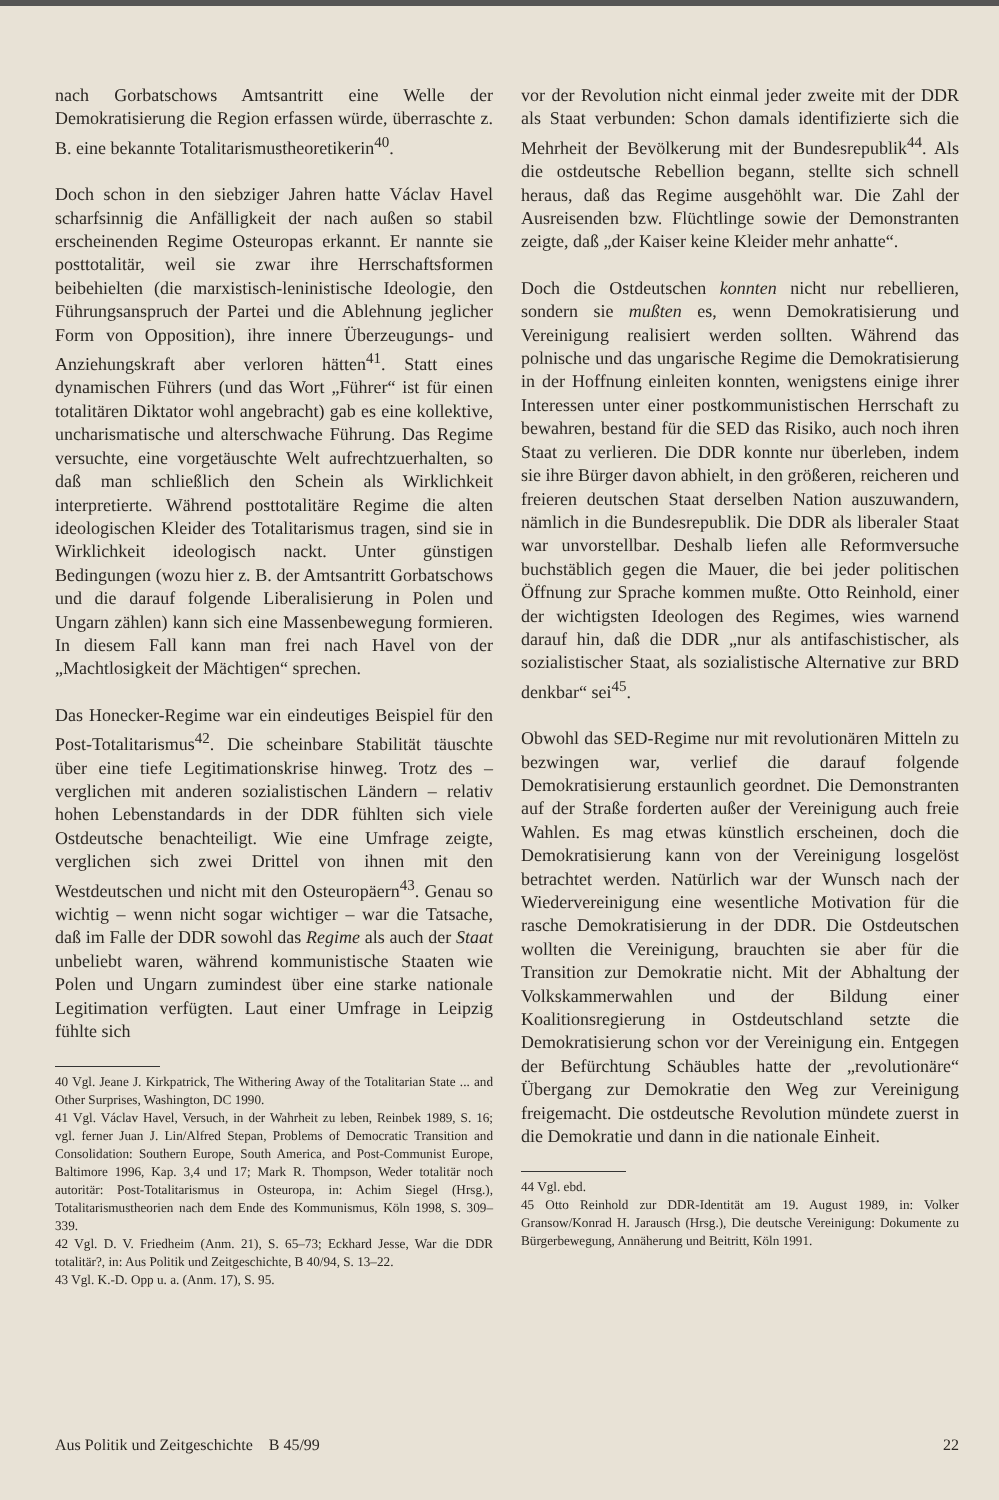nach Gorbatschows Amtsantritt eine Welle der Demokratisierung die Region erfassen würde, überraschte z. B. eine bekannte Totalitarismustheoretikerin<sup>40</sup>.
Doch schon in den siebziger Jahren hatte Václav Havel scharfsinnig die Anfälligkeit der nach außen so stabil erscheinenden Regime Osteuropas erkannt. Er nannte sie posttotalitär, weil sie zwar ihre Herrschaftsformen beibehielten (die marxistisch-leninistische Ideologie, den Führungsanspruch der Partei und die Ablehnung jeglicher Form von Opposition), ihre innere Überzeugungs- und Anziehungskraft aber verloren hätten<sup>41</sup>. Statt eines dynamischen Führers (und das Wort „Führer“ ist für einen totalitären Diktator wohl angebracht) gab es eine kollektive, uncharismatische und alterschwache Führung. Das Regime versuchte, eine vorgetäuschte Welt aufrechtzuerhalten, so daß man schließlich den Schein als Wirklichkeit interpretierte. Während posttotalitäre Regime die alten ideologischen Kleider des Totalitarismus tragen, sind sie in Wirklichkeit ideologisch nackt. Unter günstigen Bedingungen (wozu hier z. B. der Amtsantritt Gorbatschows und die darauf folgende Liberalisierung in Polen und Ungarn zählen) kann sich eine Massenbewegung formieren. In diesem Fall kann man frei nach Havel von der „Machtlosigkeit der Mächtigen“ sprechen.
Das Honecker-Regime war ein eindeutiges Beispiel für den Post-Totalitarismus<sup>42</sup>. Die scheinbare Stabilität täuschte über eine tiefe Legitimationskrise hinweg. Trotz des – verglichen mit anderen sozialistischen Ländern – relativ hohen Lebenstandards in der DDR fühlten sich viele Ostdeutsche benachteiligt. Wie eine Umfrage zeigte, verglichen sich zwei Drittel von ihnen mit den Westdeutschen und nicht mit den Osteuropäern<sup>43</sup>. Genau so wichtig – wenn nicht sogar wichtiger – war die Tatsache, daß im Falle der DDR sowohl das Regime als auch der Staat unbeliebt waren, während kommunistische Staaten wie Polen und Ungarn zumindest über eine starke nationale Legitimation verfügten. Laut einer Umfrage in Leipzig fühlte sich
40 Vgl. Jeane J. Kirkpatrick, The Withering Away of the Totalitarian State ... and Other Surprises, Washington, DC 1990.
41 Vgl. Václav Havel, Versuch, in der Wahrheit zu leben, Reinbek 1989, S. 16; vgl. ferner Juan J. Lin/Alfred Stepan, Problems of Democratic Transition and Consolidation: Southern Europe, South America, and Post-Communist Europe, Baltimore 1996, Kap. 3,4 und 17; Mark R. Thompson, Weder totalitär noch autoritär: Post-Totalitarismus in Osteuropa, in: Achim Siegel (Hrsg.), Totalitarismustheorien nach dem Ende des Kommunismus, Köln 1998, S. 309–339.
42 Vgl. D. V. Friedheim (Anm. 21), S. 65–73; Eckhard Jesse, War die DDR totalitär?, in: Aus Politik und Zeitgeschichte, B 40/94, S. 13–22.
43 Vgl. K.-D. Opp u. a. (Anm. 17), S. 95.
vor der Revolution nicht einmal jeder zweite mit der DDR als Staat verbunden: Schon damals identifizierte sich die Mehrheit der Bevölkerung mit der Bundesrepublik<sup>44</sup>. Als die ostdeutsche Rebellion begann, stellte sich schnell heraus, daß das Regime ausgehöhlt war. Die Zahl der Ausreisenden bzw. Flüchtlinge sowie der Demonstranten zeigte, daß „der Kaiser keine Kleider mehr anhatte“.
Doch die Ostdeutschen konnten nicht nur rebellieren, sondern sie mußten es, wenn Demokratisierung und Vereinigung realisiert werden sollten. Während das polnische und das ungarische Regime die Demokratisierung in der Hoffnung einleiten konnten, wenigstens einige ihrer Interessen unter einer postkommunistischen Herrschaft zu bewahren, bestand für die SED das Risiko, auch noch ihren Staat zu verlieren. Die DDR konnte nur überleben, indem sie ihre Bürger davon abhielt, in den größeren, reicheren und freieren deutschen Staat derselben Nation auszuwandern, nämlich in die Bundesrepublik. Die DDR als liberaler Staat war unvorstellbar. Deshalb liefen alle Reformversuche buchstäblich gegen die Mauer, die bei jeder politischen Öffnung zur Sprache kommen mußte. Otto Reinhold, einer der wichtigsten Ideologen des Regimes, wies warnend darauf hin, daß die DDR „nur als antifaschistischer, als sozialistischer Staat, als sozialistische Alternative zur BRD denkbar“ sei<sup>45</sup>.
Obwohl das SED-Regime nur mit revolutionären Mitteln zu bezwingen war, verlief die darauf folgende Demokratisierung erstaunlich geordnet. Die Demonstranten auf der Straße forderten außer der Vereinigung auch freie Wahlen. Es mag etwas künstlich erscheinen, doch die Demokratisierung kann von der Vereinigung losgelöst betrachtet werden. Natürlich war der Wunsch nach der Wiedervereinigung eine wesentliche Motivation für die rasche Demokratisierung in der DDR. Die Ostdeutschen wollten die Vereinigung, brauchten sie aber für die Transition zur Demokratie nicht. Mit der Abhaltung der Volkskammerwahlen und der Bildung einer Koalitionsregierung in Ostdeutschland setzte die Demokratisierung schon vor der Vereinigung ein. Entgegen der Befürchtung Schäubles hatte der „revolutionäre“ Übergang zur Demokratie den Weg zur Vereinigung freigemacht. Die ostdeutsche Revolution mündete zuerst in die Demokratie und dann in die nationale Einheit.
44 Vgl. ebd.
45 Otto Reinhold zur DDR-Identität am 19. August 1989, in: Volker Gransow/Konrad H. Jarausch (Hrsg.), Die deutsche Vereinigung: Dokumente zu Bürgerbewegung, Annäherung und Beitritt, Köln 1991.
Aus Politik und Zeitgeschichte B 45/99 22